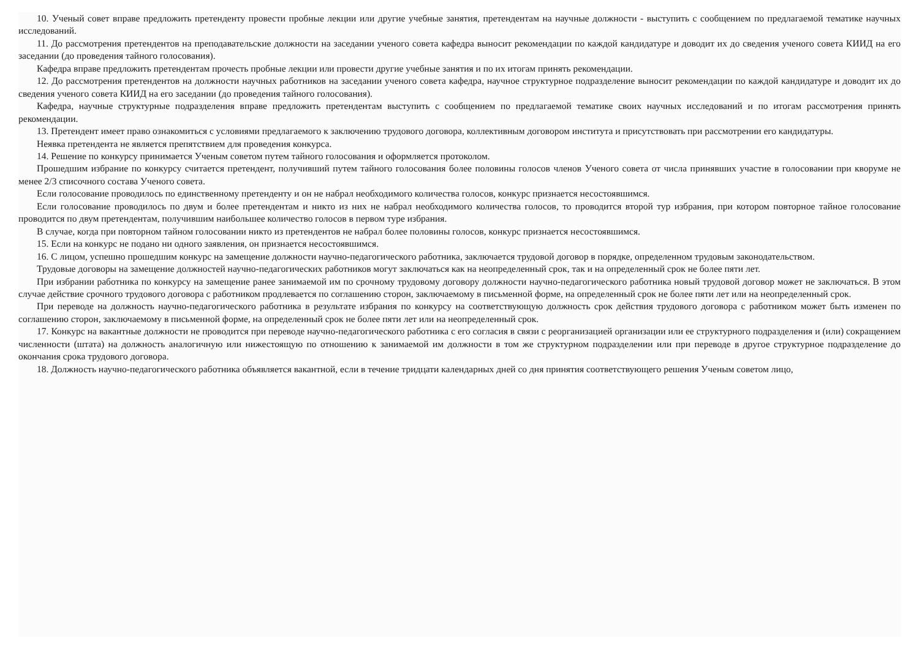10. Ученый совет вправе предложить претенденту провести пробные лекции или другие учебные занятия, претендентам на научные должности - выступить с сообщением по предлагаемой тематике научных исследований.
11. До рассмотрения претендентов на преподавательские должности на заседании ученого совета кафедра выносит рекомендации по каждой кандидатуре и доводит их до сведения ученого совета КИИД на его заседании (до проведения тайного голосования).
Кафедра вправе предложить претендентам прочесть пробные лекции или провести другие учебные занятия и по их итогам принять рекомендации.
12. До рассмотрения претендентов на должности научных работников на заседании ученого совета кафедра, научное структурное подразделение выносит рекомендации по каждой кандидатуре и доводит их до сведения ученого совета КИИД на его заседании (до проведения тайного голосования).
Кафедра, научные структурные подразделения вправе предложить претендентам выступить с сообщением по предлагаемой тематике своих научных исследований и по итогам рассмотрения принять рекомендации.
13. Претендент имеет право ознакомиться с условиями предлагаемого к заключению трудового договора, коллективным договором института и присутствовать при рассмотрении его кандидатуры.
Неявка претендента не является препятствием для проведения конкурса.
14. Решение по конкурсу принимается Ученым советом путем тайного голосования и оформляется протоколом.
Прошедшим избрание по конкурсу считается претендент, получивший путем тайного голосования более половины голосов членов Ученого совета от числа принявших участие в голосовании при кворуме не менее 2/3 списочного состава Ученого совета.
Если голосование проводилось по единственному претенденту и он не набрал необходимого количества голосов, конкурс признается несостоявшимся.
Если голосование проводилось по двум и более претендентам и никто из них не набрал необходимого количества голосов, то проводится второй тур избрания, при котором повторное тайное голосование проводится по двум претендентам, получившим наибольшее количество голосов в первом туре избрания.
В случае, когда при повторном тайном голосовании никто из претендентов не набрал более половины голосов, конкурс признается несостоявшимся.
15. Если на конкурс не подано ни одного заявления, он признается несостоявшимся.
16. С лицом, успешно прошедшим конкурс на замещение должности научно-педагогического работника, заключается трудовой договор в порядке, определенном трудовым законодательством.
Трудовые договоры на замещение должностей научно-педагогических работников могут заключаться как на неопределенный срок, так и на определенный срок не более пяти лет.
При избрании работника по конкурсу на замещение ранее занимаемой им по срочному трудовому договору должности научно-педагогического работника новый трудовой договор может не заключаться. В этом случае действие срочного трудового договора с работником продлевается по соглашению сторон, заключаемому в письменной форме, на определенный срок не более пяти лет или на неопределенный срок.
При переводе на должность научно-педагогического работника в результате избрания по конкурсу на соответствующую должность срок действия трудового договора с работником может быть изменен по соглашению сторон, заключаемому в письменной форме, на определенный срок не более пяти лет или на неопределенный срок.
17. Конкурс на вакантные должности не проводится при переводе научно-педагогического работника с его согласия в связи с реорганизацией организации или ее структурного подразделения и (или) сокращением численности (штата) на должность аналогичную или нижестоящую по отношению к занимаемой им должности в том же структурном подразделении или при переводе в другое структурное подразделение до окончания срока трудового договора.
18. Должность научно-педагогического работника объявляется вакантной, если в течение тридцати календарных дней со дня принятия соответствующего решения Ученым советом лицо,